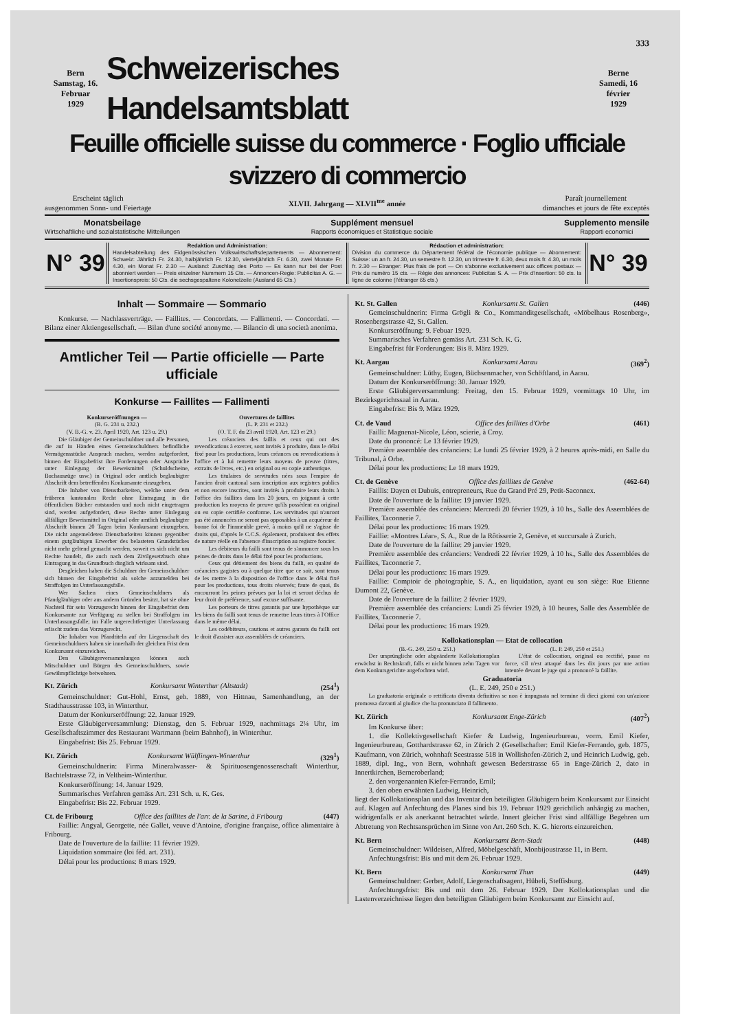333
Bern
Samstag, 16. Februar
1929
Schweizerisches Handelsamtsblatt
Berne
Samedi, 16 février
1929
Feuille officielle suisse du commerce · Foglio ufficiale svizzero di commercio
Erscheint täglich
ausgenommen Sonn- und Feiertage
XLVII. Jahrgang — XLVII<sup>me</sup> année
Paraît journellement
dimanches et jours de fête exceptés
Monatsbeilage
Wirtschaftliche und sozialstatistische Mitteilungen
Supplément mensuel
Rapports économiques et Statistique sociale
Supplemento mensile
Rapporti economici
N° 39
Redaktion und Administration:
Handelsabteilung des Eidgenössischen Volkswirtschaftsdepartements — Abonnement: Schweiz: Jährlich Fr. 24.30, halbjährlich Fr. 12.30, vierteljährlich Fr. 6.30, zwei Monate Fr. 4.30, ein Monat Fr. 2.30 — Ausland: Zuschlag des Porto — Es kann nur bei der Post abonniert werden — Preis einzelner Nummern 15 Cts. — Annoncen-Regie: Publicitas A. G. — Insertionspreis: 50 Cts. die sechsgespaltene Kolonelzeile (Ausland 65 Cts.)
Rédaction et administration:
Division du commerce du Département fédéral de l'économie publique — Abonnement: Suisse: un an fr. 24.30, un semestre fr. 12.30, un trimestre fr. 6.30, deux mois fr. 4.30, un mois fr. 2.30 — Etranger: Plus frais de port — On s'abonne exclusivement aux offices postaux — Prix du numéro 15 cts. — Régie des annonces: Publicitas S. A. — Prix d'insertion: 50 cts. la ligne de colonne (l'étranger 65 cts.)
N° 39
Inhalt — Sommaire — Sommario
Konkurse. — Nachlassverträge. — Faillites. — Concordats. — Fallimenti. — Concordati. — Bilanz einer Aktiengesellschaft. — Bilan d'une société anonyme. — Bilancio di una società anonima.
Amtlicher Teil — Partie officielle — Parte ufficiale
Konkurse — Faillites — Fallimenti
Konkurseröffnungen —
(B. G. 231 u. 232.)
(V. B.-G. v. 23. April 1920, Art. 123 u. 29.)
Die Gläubiger der Gemeinschuldner und alle Personen, die auf in Händen eines Gemeinschuldners befindliche Vermögensstücke Anspruch machen, werden aufgefordert, binnen der Eingabefrist ihre Forderungen oder Ansprüche unter Einlegung der Beweismittel (Schuldscheine, Buchauszüge usw.) in Original oder amtlich beglaubigter Abschrift dem betreffenden Konkursamte einzugeben.
Die Inhaber von Dienstbarkeiten, welche unter dem früheren kantonalen Recht ohne Eintragung in die öffentlichen Bücher entstanden und noch nicht eingetragen sind, werden aufgefordert, diese Rechte unter Einlegung allfälliger Beweismittel in Original oder amtlich beglaubigter Abschrift binnen 20 Tagen beim Konkursamt einzugeben. Die nicht angemeldeten Dienstbarkeiten können gegenüber einem gutgläubigen Erwerber des belasteten Grundstückes nicht mehr geltend gemacht werden, soweit es sich nicht um Rechte handelt, die auch nach dem Zivilgesetzbuch ohne Eintragung in das Grundbuch dinglich wirksam sind.
Desgleichen haben die Schuldner der Gemeinschuldner sich binnen der Eingabefrist als solche anzumelden bei Straffolgen im Unterlassungsfalle.
Wer Sachen eines Gemeinschuldners als Pfandgläubiger oder aus andern Gründen besitzt, hat sie ohne Nachteil für sein Vorzugsrecht binnen der Eingabefrist dem Konkursamte zur Verfügung zu stellen bei Straffolgen im Unterlassungsfalle; im Falle ungerechtfertigter Unterlassung erlischt zudem das Vorzugsrecht.
Die Inhaber von Pfandtiteln auf der Liegenschaft des Gemeinschuldners haben sie innerhalb der gleichen Frist dem Konkursamt einzureichen.
Den Gläubigerversammlungen können auch Mitschuldner und Bürgen des Gemeinschuldners, sowie Gewährspflichtige beiwohnen.
Ouvertures de faillites
(L. P. 231 et 232.)
(O. T. F. du 23 avril 1920, Art. 123 et 29.)
Les créanciers des faillis et ceux qui ont des revendications à exercer, sont invités à produire, dans le délai fixé pour les productions, leurs créances ou revendications à l'office et à lui remettre leurs moyens de preuve (titres, extraits de livres, etc.) en original ou en copie authentique.
Les titulaires de servitudes nées sous l'empire de l'ancien droit cantonal sans inscription aux registres publics et non encore inscrites, sont invités à produire leurs droits à l'office des faillites dans les 20 jours, en joignant à cette production les moyens de preuve qu'ils possèdent en original ou en copie certifiée conforme. Les servitudes qui n'auront pas été annoncées ne seront pas opposables à un acquéreur de bonne foi de l'immeuble grevé, à moins qu'il ne s'agisse de droits qui, d'après le C.C.S. également, produisent des effets de nature réelle en l'absence d'inscription au registre foncier.
Les débiteurs du failli sont tenus de s'annoncer sous les peines de droits dans le délai fixé pour les productions.
Ceux qui détiennent des biens du failli, en qualité de créanciers gagistes ou à quelque titre que ce soit, sont tenus de les mettre à la disposition de l'office dans le délai fixé pour les productions, tous droits réservés; faute de quoi, ils encourront les peines prévues par la loi et seront déchus de leur droit de préférence, sauf excuse suffisante.
Les porteurs de titres garantis par une hypothèque sur les biens du failli sont tenus de remettre leurs titres à l'Office dans le même délai.
Les codébiteurs, cautions et autres garants du failli ont le droit d'assister aux assemblées de créanciers.
Kt. Zürich Konkursamt Winterthur (Altstadt) (254<sup>1</sup>)
Gemeinschuldner: Gut-Hohl, Ernst, geb. 1889, von Hittnau, Samenhandlung, an der Stadthausstrasse 103, in Winterthur.
Datum der Konkurseröffnung: 22. Januar 1929.
Erste Gläubigerversammlung: Dienstag, den 5. Februar 1929, nachmittags 2¼ Uhr, im Gesellschaftszimmer des Restaurant Wartmann (beim Bahnhof), in Winterthur.
Eingabefrist: Bis 25. Februar 1929.
Kt. Zürich Konkursamt Wülflingen-Winterthur (329<sup>1</sup>)
Gemeinschuldnerin: Firma Mineralwasser- & Spirituosengenossenschaft Winterthur, Bachtelstrasse 72, in Veltheim-Winterthur.
Konkurseröffnung: 14. Januar 1929.
Summarisches Verfahren gemäss Art. 231 Sch. u. K. Ges.
Eingabefrist: Bis 22. Februar 1929.
Ct. de Fribourg Office des faillites de l'arr. de la Sarine, à Fribourg (447)
Faillie: Angyal, Georgette, née Gallet, veuve d'Antoine, d'origine française, office alimentaire à Fribourg.
Date de l'ouverture de la faillite: 11 février 1929.
Liquidation sommaire (loi féd. art. 231).
Délai pour les productions: 8 mars 1929.
Kt. St. Gallen Konkursamt St. Gallen (446)
Gemeinschuldnerin: Firma Grögli & Co., Kommanditgesellschaft, «Möbelhaus Rosenberg», Rosenbergstrasse 42, St. Gallen.
Konkurseröffnung: 9. Febuar 1929.
Summarisches Verfahren gemäss Art. 231 Sch. K. G.
Eingabefrist für Forderungen: Bis 8. März 1929.
Kt. Aargau Konkursamt Aarau (369<sup>2</sup>)
Gemeinschuldner: Lüthy, Eugen, Büchsenmacher, von Schöftland, in Aarau.
Datum der Konkurseröffnung: 30. Januar 1929.
Erste Gläubigerversammlung: Freitag, den 15. Februar 1929, vormittags 10 Uhr, im Bezirksgerichtssaal in Aarau.
Eingabefrist: Bis 9. März 1929.
Ct. de Vaud Office des faillites d'Orbe (461)
Failli: Magnenat-Nicole, Léon, scierie, à Croy.
Date du prononcé: Le 13 février 1929.
Première assemblée des créanciers: Le lundi 25 février 1929, à 2 heures après-midi, en Salle du Tribunal, à Orbe.
Délai pour les productions: Le 18 mars 1929.
Ct. de Genève Office des faillites de Genève (462-64)
Faillis: Dayen et Dubuis, entrepreneurs, Rue du Grand Pré 29, Petit-Saconnex.
Date de l'ouverture de la faillite: 19 janvier 1929.
Première assemblée des créanciers: Mercredi 20 février 1929, à 10 hs., Salle des Assemblées de Faillites, Taconnerie 7.
Délai pour les productions: 16 mars 1929.
Faillie: «Montres Léar», S. A., Rue de la Rôtisserie 2, Genève, et succursale à Zurich.
Date de l'ouverture de la faillite: 29 janvier 1929.
Première assemblée des créanciers: Vendredi 22 février 1929, à 10 hs., Salle des Assemblées de Faillites, Taconnerie 7.
Délai pour les productions: 16 mars 1929.
Faillie: Comptoir de photographie, S. A., en liquidation, ayant eu son siège: Rue Etienne Dumont 22, Genève.
Date de l'ouverture de la faillite: 2 février 1929.
Première assemblée des créanciers: Lundi 25 février 1929, à 10 heures, Salle des Assemblée de Faillites, Taconnerie 7.
Délai pour les productions: 16 mars 1929.
Kollokationsplan — Etat de collocation
(B.-G. 249, 250 u. 251.)
Der ursprüngliche oder abgeänderte Kollokationsplan erwächst in Rechtskraft, falls er nicht binnen zehn Tagen vor dem Konkursgerichte angefochten wird.
(L. P. 249, 250 et 251.)
L'état de collocation, original ou rectifié, passe en force, s'il n'est attaqué dans les dix jours par une action intentée devant le juge qui a prononcé la faillite.
Graduatoria
(L. E. 249, 250 e 251.)
La graduatoria originale o rettificata diventa definitiva se non è impugnata nel termine di dieci giorni con un'azione promossa davanti al giudice che ha pronunciato il fallimento.
Kt. Zürich Konkursamt Enge-Zürich (407<sup>2</sup>)
Im Konkurse über:
1. die Kollektivgesellschaft Kiefer & Ludwig, Ingenieurbureau, vorm. Emil Kiefer, Ingenieurbureau, Gotthardstrasse 62, in Zürich 2 (Gesellschafter: Emil Kiefer-Ferrando, geb. 1875, Kaufmann, von Zürich, wohnhaft Seestrasse 518 in Wollishofen-Zürich 2, und Heinrich Ludwig, geb. 1889, dipl. Ing., von Bern, wohnhaft gewesen Bederstrasse 65 in Enge-Zürich 2, dato in Innertkirchen, Berneroberland;
2. den vorgenannten Kiefer-Ferrando, Emil;
3. den oben erwähnten Ludwig, Heinrich,
liegt der Kollokationsplan und das Inventar den beteiligten Gläubigern beim Konkursamt zur Einsicht auf. Klagen auf Anfechtung des Planes sind bis 19. Februar 1929 gerichtlich anhängig zu machen, widrigenfalls er als anerkannt betrachtet würde. Innert gleicher Frist sind allfällige Begehren um Abtretung von Rechtsansprüchen im Sinne von Art. 260 Sch. K. G. hierorts einzureichen.
Kt. Bern Konkursamt Bern-Stadt (448)
Gemeinschuldner: Wildeisen, Alfred, Möbelgeschäft, Monbijoustrasse 11, in Bern.
Anfechtungsfrist: Bis und mit dem 26. Februar 1929.
Kt. Bern Konkursamt Thun (449)
Gemeinschuldner: Gerber, Adolf, Liegenschaftsagent, Hübeli, Steffisburg.
Anfechtungsfrist: Bis und mit dem 26. Februar 1929. Der Kollokationsplan und die Lastenverzeichnisse liegen den beteiligten Gläubigern beim Konkursamt zur Einsicht auf.